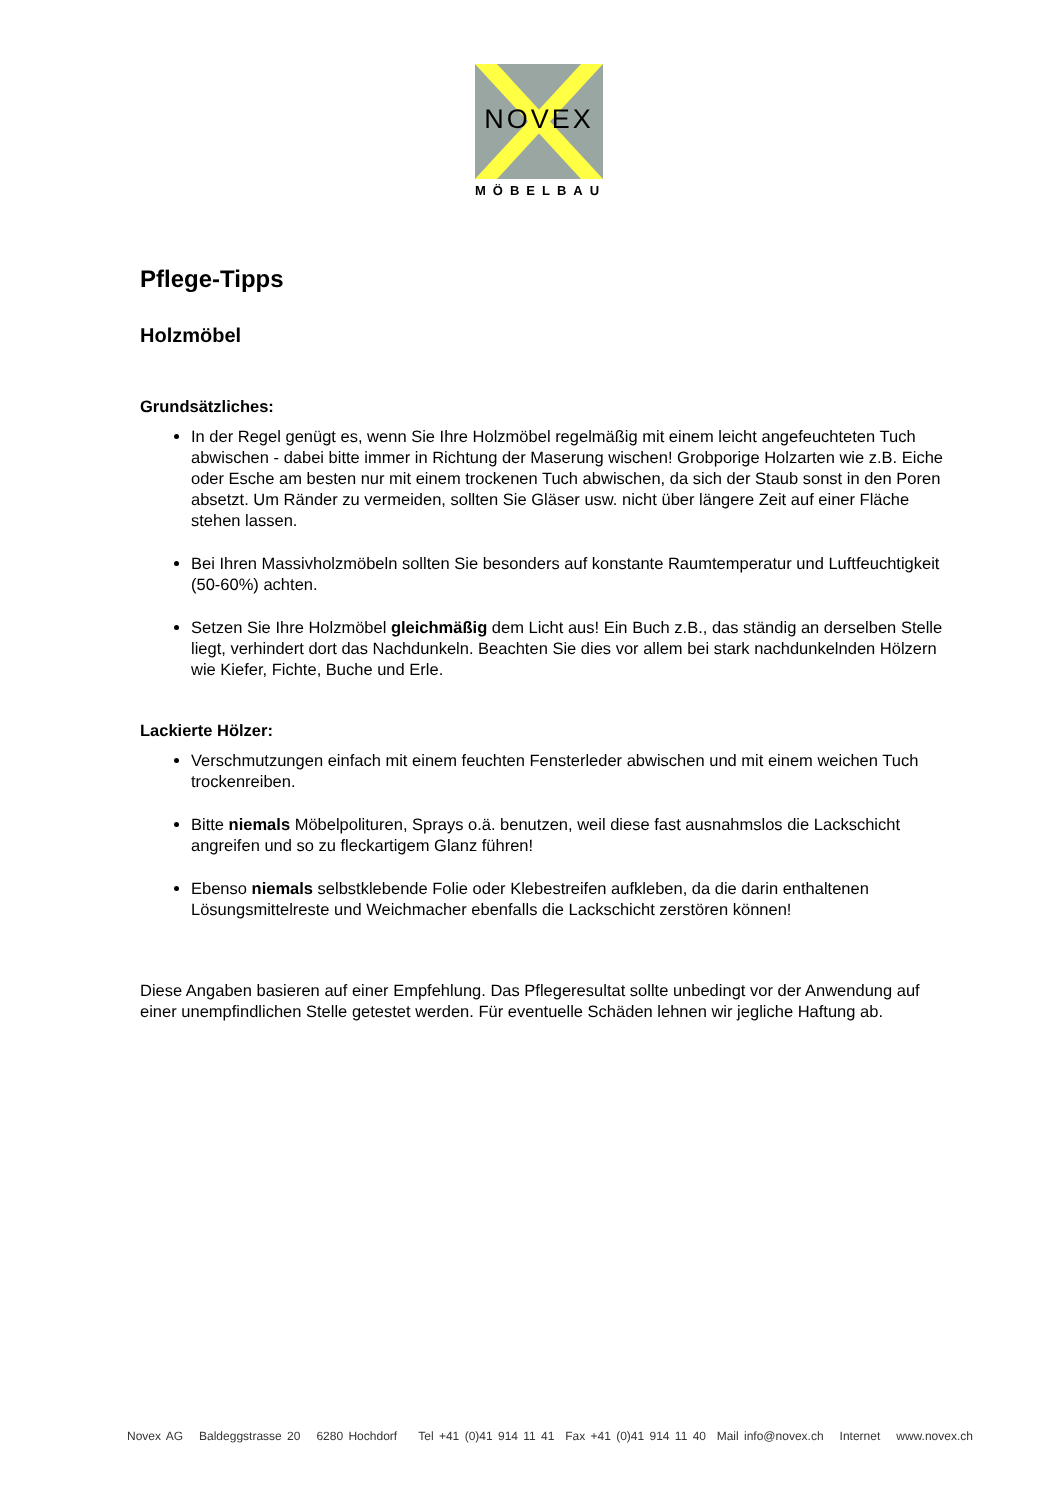NOVEX
MÖBELBAU
Pflege-Tipps
Holzmöbel
Grundsätzliches:
In der Regel genügt es, wenn Sie Ihre Holzmöbel regelmäßig mit einem leicht angefeuchteten Tuch abwischen - dabei bitte immer in Richtung der Maserung wischen! Grobporige Holzarten wie z.B. Eiche oder Esche am besten nur mit einem trockenen Tuch abwischen, da sich der Staub sonst in den Poren absetzt. Um Ränder zu vermeiden, sollten Sie Gläser usw. nicht über längere Zeit auf einer Fläche stehen lassen.
Bei Ihren Massivholzmöbeln sollten Sie besonders auf konstante Raumtemperatur und Luftfeuchtigkeit (50-60%) achten.
Setzen Sie Ihre Holzmöbel gleichmäßig dem Licht aus! Ein Buch z.B., das ständig an derselben Stelle liegt, verhindert dort das Nachdunkeln. Beachten Sie dies vor allem bei stark nachdunkelnden Hölzern wie Kiefer, Fichte, Buche und Erle.
Lackierte Hölzer:
Verschmutzungen einfach mit einem feuchten Fensterleder abwischen und mit einem weichen Tuch trockenreiben.
Bitte niemals Möbelpolituren, Sprays o.ä. benutzen, weil diese fast ausnahmslos die Lackschicht angreifen und so zu fleckartigem Glanz führen!
Ebenso niemals selbstklebende Folie oder Klebestreifen aufkleben, da die darin enthaltenen Lösungsmittelreste und Weichmacher ebenfalls die Lackschicht zerstören können!
Diese Angaben basieren auf einer Empfehlung. Das Pflegeresultat sollte unbedingt vor der Anwendung auf einer unempfindlichen Stelle getestet werden. Für eventuelle Schäden lehnen wir jegliche Haftung ab.
Novex AG Baldeggstrasse 20 6280 Hochdorf Tel +41 (0)41 914 11 41 Fax +41 (0)41 914 11 40 Mail info@novex.ch Internet www.novex.ch